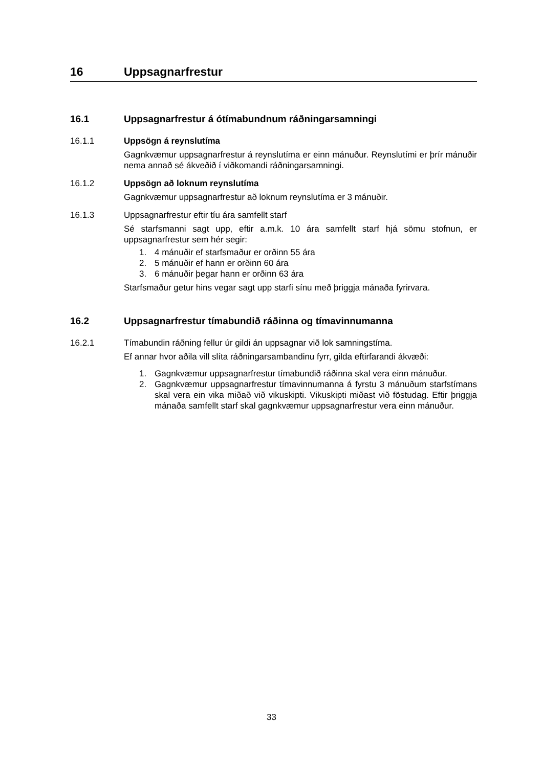16 Uppsagnarfrestur
16.1 Uppsagnarfrestur á ótímabundnum ráðningarsamningi
16.1.1 Uppsögn á reynslutíma
Gagnkvæmur uppsagnarfrestur á reynslutíma er einn mánuður. Reynslutími er þrír mánuðir nema annað sé ákveðið í viðkomandi ráðningarsamningi.
16.1.2 Uppsögn að loknum reynslutíma
Gagnkvæmur uppsagnarfrestur að loknum reynslutíma er 3 mánuðir.
16.1.3 Uppsagnarfrestur eftir tíu ára samfellt starf
Sé starfsmanni sagt upp, eftir a.m.k. 10 ára samfellt starf hjá sömu stofnun, er uppsagnarfrestur sem hér segir:
1. 4 mánuðir ef starfsmaður er orðinn 55 ára
2. 5 mánuðir ef hann er orðinn 60 ára
3. 6 mánuðir þegar hann er orðinn 63 ára
Starfsmaður getur hins vegar sagt upp starfi sínu með þriggja mánaða fyrirvara.
16.2 Uppsagnarfrestur tímabundið ráðinna og tímavinnumanna
16.2.1 Tímabundin ráðning fellur úr gildi án uppsagnar við lok samningstíma.
Ef annar hvor aðila vill slíta ráðningarsambandinu fyrr, gilda eftirfarandi ákvæði:
1. Gagnkvæmur uppsagnarfrestur tímabundið ráðinna skal vera einn mánuður.
2. Gagnkvæmur uppsagnarfrestur tímavinnumanna á fyrstu 3 mánuðum starfstímans skal vera ein vika miðað við vikuskipti. Vikuskipti miðast við föstudag. Eftir þriggja mánaða samfellt starf skal gagnkvæmur uppsagnarfrestur vera einn mánuður.
33